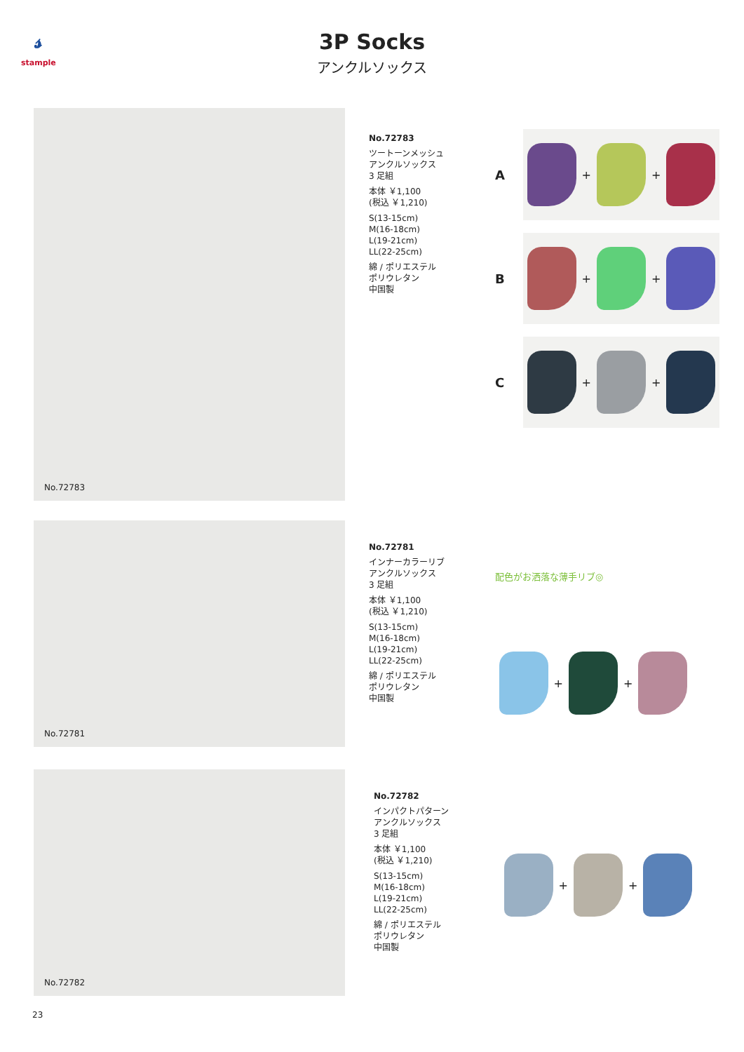𝓈
stample
3P Socks
アンクルソックス
No.72783
No.72783
ツートーンメッシュ
アンクルソックス
3 足組
本体 ￥1,100
(税込 ￥1,210)
S(13-15cm)
M(16-18cm)
L(19-21cm)
LL(22-25cm)
綿 / ポリエステル
ポリウレタン
中国製
A
+
+
B
+
+
C
+
+
No.72781
No.72781
インナーカラーリブ
アンクルソックス
3 足組
本体 ￥1,100
(税込 ￥1,210)
S(13-15cm)
M(16-18cm)
L(19-21cm)
LL(22-25cm)
綿 / ポリエステル
ポリウレタン
中国製
配色がお洒落な薄手リブ◎
+
+
No.72782
No.72782
インパクトパターン
アンクルソックス
3 足組
本体 ￥1,100
(税込 ￥1,210)
S(13-15cm)
M(16-18cm)
L(19-21cm)
LL(22-25cm)
綿 / ポリエステル
ポリウレタン
中国製
+
+
23